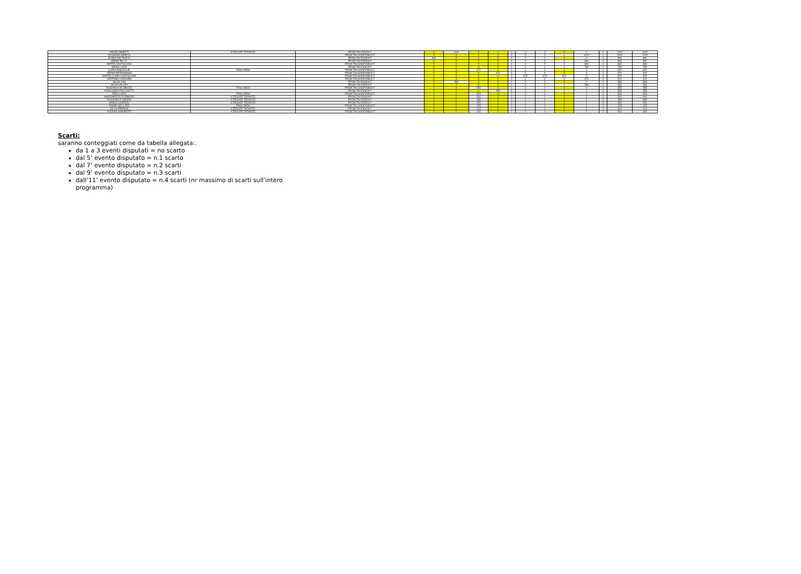| MAURA BINETTI | KITESURF TARANTO | PROM.TAV.RIGIDA F | 0 | 1000 | 0 | 0 | 0 | 0 | 0 | 0 | 0 | 0 | 1000 | 1000 |
| ROSANNA GRIECO | | PROM.TAV.GONFIABILE F | 0 | 0 | 0 | 0 | 0 | 0 | 0 | 0 | 1000 | 0 | 1000 | 1000 |
| ELENA DELTAGLIA | | PROM.TAV.RIGIDA F | 860 | 0 | 0 | 0 | 0 | 0 | 0 | 0 | 0 | 0 | 860 | 860 |
| IRENE PALLA | | PROM.TAV.RIGIDA F | 0 | 0 | 0 | 0 | 0 | 0 | 0 | 0 | 860 | 0 | 860 | 860 |
| MARTA CASTIGLIONI | | PROM.TAV.GONFIABILE F | 0 | 0 | 0 | 0 | 0 | 0 | 0 | 0 | 860 | 0 | 860 | 860 |
| MARIA LAVO | | PROM.TAV.RIGIDA F | 0 | 0 | 0 | 0 | 0 | 0 | 0 | 0 | 730 | 0 | 730 | 730 |
| ILARIA BISCEGLIE | TANA ONDA | PROM.TAV.GONFIABILE F | 0 | 0 | 670 | 0 | 0 | 0 | 0 | 0 | 0 | 0 | 670 | 670 |
| VERNA PATRIGNANO | | PROM.TAV.GONFIABILE F | 0 | 0 | 0 | 670 | 0 | 0 | 0 | 0 | 0 | 0 | 670 | 670 |
| MARTA CLARA CASTIGLIONI | | PROM.TAV.GONFIABILE F | 0 | 0 | 0 | 0 | 0 | 670 | 670 | 670 | 0 | 0 | 670 | 670 |
| STEFANIA CARCHEN | | PROM.TAV.GONFIABILE F | 0 | 0 | 0 | 0 | 0 | 0 | 0 | 0 | 670 | 0 | 670 | 670 |
| SILVIA CINI | | PROM.TAV.RIGIDA F | 0 | 583 | 0 | 0 | 0 | 0 | 0 | 0 | 0 | 0 | 583 | 583 |
| SILVIA VALORI | | PROM.TAV.RIGIDA F | 0 | 0 | 0 | 0 | 0 | 0 | 0 | 0 | 583 | 0 | 583 | 583 |
| ROSANNA IACOBAZZI | TANA ONDA | PROM.TAV.GONFIABILE F | 0 | 0 | 555 | 0 | 0 | 0 | 0 | 0 | 0 | 0 | 555 | 555 |
| ROSA ANNA ROCCHETTI | | PROM.TAV.RIGIDA F | 0 | 0 | 0 | 555 | 0 | 0 | 0 | 0 | 0 | 0 | 555 | 555 |
| RINA LUZIO | TANA ONDA | PROM.TAV.GONFIABILE F | 0 | 0 | 528 | 0 | 0 | 0 | 0 | 0 | 0 | 0 | 528 | 528 |
| MARGHERITA D'URBANO | KITESURF TARANTO | PROM.TAV.RIGIDA F | 0 | 0 | 500 | 0 | 0 | 0 | 0 | 0 | 0 | 0 | 500 | 500 |
| ROSANNA D'ANDRIA | KITESURF TARANTO | PROM.TAV.RIGIDA F | 0 | 0 | 488 | 0 | 0 | 0 | 0 | 0 | 0 | 0 | 488 | 488 |
| MARIA CARRIERI | KITESURF TARANTO | PROM.TAV.RIGIDA F | 0 | 0 | 450 | 0 | 0 | 0 | 0 | 0 | 0 | 0 | 450 | 450 |
| ANGELINA LUZIO | TANA ONDA | PROM.TAV.GONFIABILE F | 0 | 0 | 425 | 0 | 0 | 0 | 0 | 0 | 0 | 0 | 425 | 425 |
| SILVIA PRENNA | KITESURF TARANTO | PROM.TAV.RIGIDA F | 0 | 0 | 413 | 0 | 0 | 0 | 0 | 0 | 0 | 0 | 413 | 413 |
| ALESSIA SIMONETTI | KITESURF TARANTO | PROM.TAV.GONFIABILE F | 0 | 0 | 400 | 0 | 0 | 0 | 0 | 0 | 0 | 0 | 400 | 400 |
Scarti:
saranno conteggiati come da tabella allegata:.
da 1 a 3 eventi disputati = no scarto
dal 5’ evento disputato = n.1 scarto
dal 7’ evento disputato = n.2 scarti
dal 9’ evento disputato = n.3 scarti
dall’11’ evento disputato = n.4 scarti (nr massimo di scarti sull’intero
programma)